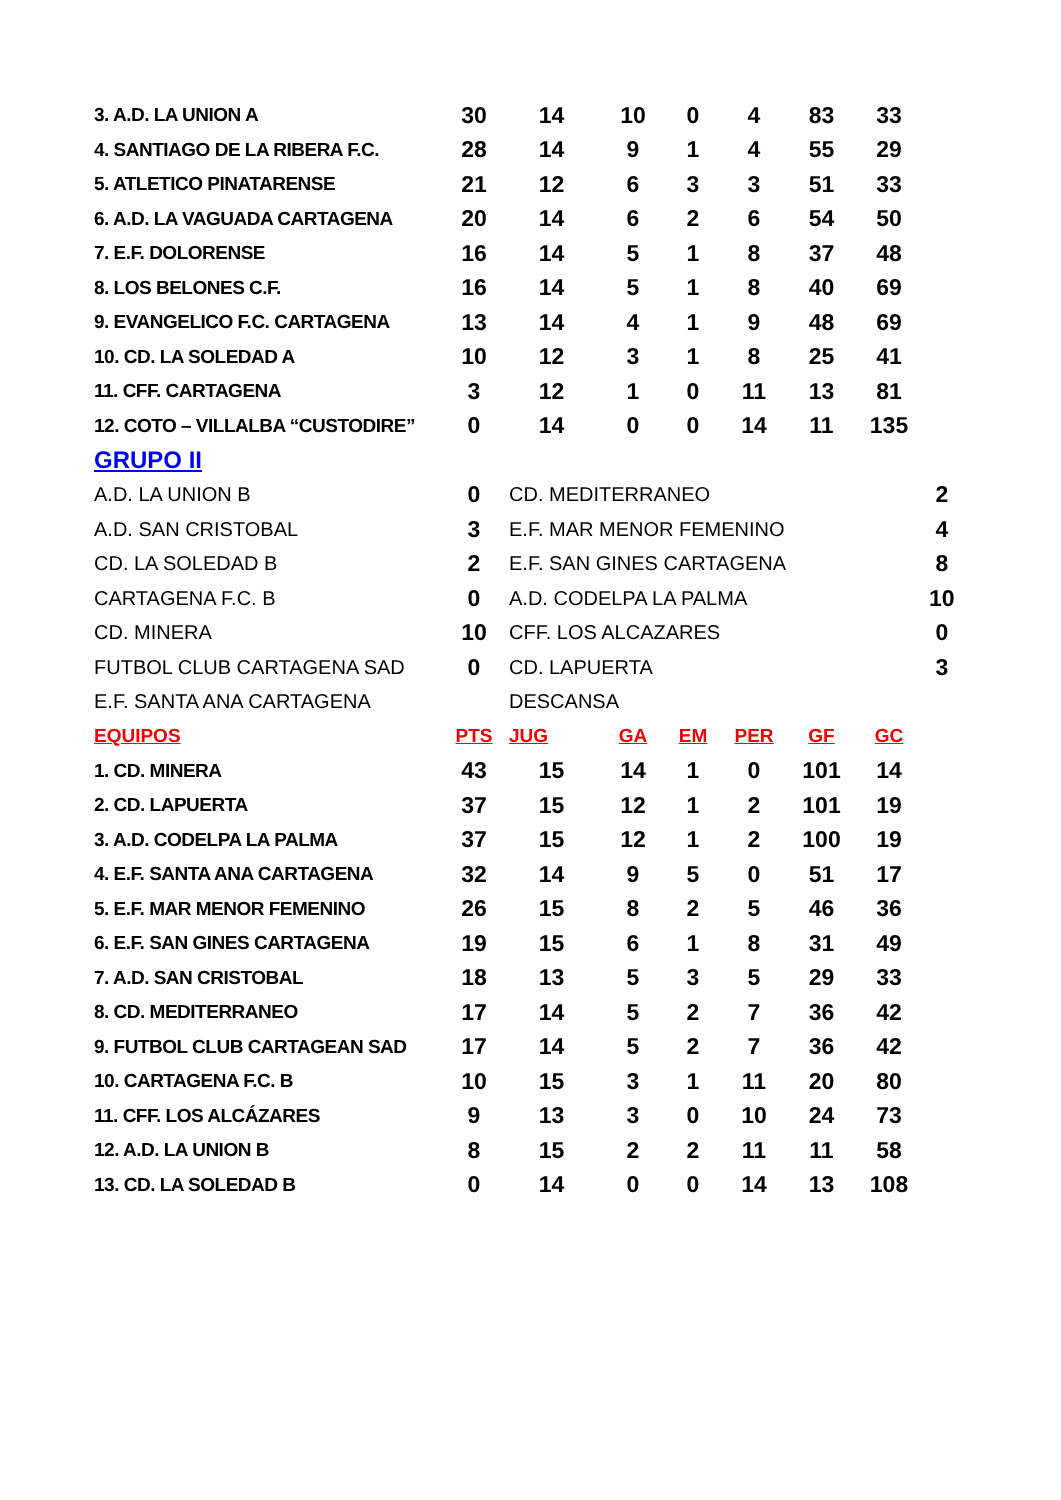| 3. A.D. LA UNION A | 30 | 14 | 10 | 0 | 4 | 83 | 33 | |
| 4. SANTIAGO DE LA RIBERA F.C. | 28 | 14 | 9 | 1 | 4 | 55 | 29 | |
| 5. ATLETICO PINATARENSE | 21 | 12 | 6 | 3 | 3 | 51 | 33 | |
| 6. A.D. LA VAGUADA CARTAGENA | 20 | 14 | 6 | 2 | 6 | 54 | 50 | |
| 7. E.F. DOLORENSE | 16 | 14 | 5 | 1 | 8 | 37 | 48 | |
| 8. LOS BELONES C.F. | 16 | 14 | 5 | 1 | 8 | 40 | 69 | |
| 9. EVANGELICO F.C. CARTAGENA | 13 | 14 | 4 | 1 | 9 | 48 | 69 | |
| 10. CD. LA SOLEDAD A | 10 | 12 | 3 | 1 | 8 | 25 | 41 | |
| 11. CFF. CARTAGENA | 3 | 12 | 1 | 0 | 11 | 13 | 81 | |
| 12. COTO – VILLALBA “CUSTODIRE” | 0 | 14 | 0 | 0 | 14 | 11 | 135 | |
| GRUPO II | | | | | | | | |
| A.D. LA UNION B | 0 | CD. MEDITERRANEO | | | | | | 2 |
| A.D. SAN CRISTOBAL | 3 | E.F. MAR MENOR FEMENINO | | | | | | 4 |
| CD. LA SOLEDAD B | 2 | E.F. SAN GINES CARTAGENA | | | | | | 8 |
| CARTAGENA F.C. B | 0 | A.D. CODELPA LA PALMA | | | | | | 10 |
| CD. MINERA | 10 | CFF. LOS ALCAZARES | | | | | | 0 |
| FUTBOL CLUB CARTAGENA SAD | 0 | CD. LAPUERTA | | | | | | 3 |
| E.F. SANTA ANA CARTAGENA | | DESCANSA | | | | | | |
| EQUIPOS | PTS | JUG | GA | EM | PER | GF | GC | |
| 1. CD. MINERA | 43 | 15 | 14 | 1 | 0 | 101 | 14 | |
| 2. CD. LAPUERTA | 37 | 15 | 12 | 1 | 2 | 101 | 19 | |
| 3. A.D. CODELPA LA PALMA | 37 | 15 | 12 | 1 | 2 | 100 | 19 | |
| 4. E.F. SANTA ANA CARTAGENA | 32 | 14 | 9 | 5 | 0 | 51 | 17 | |
| 5. E.F. MAR MENOR FEMENINO | 26 | 15 | 8 | 2 | 5 | 46 | 36 | |
| 6. E.F. SAN GINES CARTAGENA | 19 | 15 | 6 | 1 | 8 | 31 | 49 | |
| 7. A.D. SAN CRISTOBAL | 18 | 13 | 5 | 3 | 5 | 29 | 33 | |
| 8. CD. MEDITERRANEO | 17 | 14 | 5 | 2 | 7 | 36 | 42 | |
| 9. FUTBOL CLUB CARTAGEAN SAD | 17 | 14 | 5 | 2 | 7 | 36 | 42 | |
| 10. CARTAGENA F.C. B | 10 | 15 | 3 | 1 | 11 | 20 | 80 | |
| 11. CFF. LOS ALCÁZARES | 9 | 13 | 3 | 0 | 10 | 24 | 73 | |
| 12. A.D. LA UNION B | 8 | 15 | 2 | 2 | 11 | 11 | 58 | |
| 13. CD. LA SOLEDAD B | 0 | 14 | 0 | 0 | 14 | 13 | 108 | |